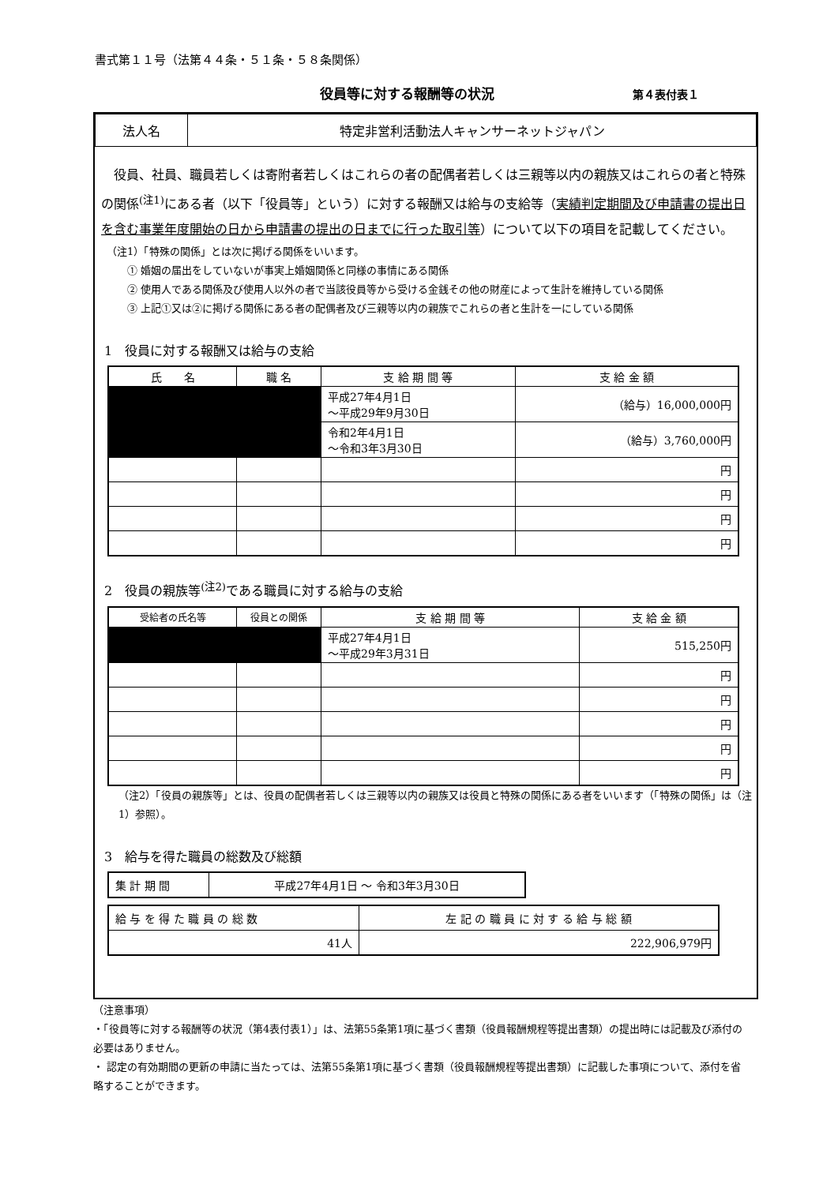書式第１１号（法第４４条・５１条・５８条関係）
役員等に対する報酬等の状況 第４表付表１
| 法人名 | 特定非営利活動法人キャンサーネットジャパン |
　役員、社員、職員若しくは寄附者若しくはこれらの者の配偶者若しくは三親等以内の親族又はこれらの者と特殊の関係<sup>(注1)</sup>にある者（以下「役員等」という）に対する報酬又は給与の支給等（実績判定期間及び申請書の提出日を含む事業年度開始の日から申請書の提出の日までに行った取引等）について以下の項目を記載してください。
（注1）「特殊の関係」とは次に掲げる関係をいいます。
　　① 婚姻の届出をしていないが事実上婚姻関係と同様の事情にある関係
　　② 使用人である関係及び使用人以外の者で当該役員等から受ける金銭その他の財産によって生計を維持している関係
　　③ 上記①又は②に掲げる関係にある者の配偶者及び三親等以内の親族でこれらの者と生計を一にしている関係
1　役員に対する報酬又は給与の支給
| 氏 名 | 職 名 | 支 給 期 間 等 | 支 給 金 額 |
| --- | --- | --- | --- |
| | | 平成27年4月1日 ～平成29年9月30日 | （給与）16,000,000円 |
| | | 令和2年4月1日 ～令和3年3月30日 | （給与）3,760,000円 |
| | | | 円 |
| | | | 円 |
| | | | 円 |
| | | | 円 |
2　役員の親族等<sup>(注2)</sup>である職員に対する給与の支給
| 受給者の氏名等 | 役員との関係 | 支 給 期 間 等 | 支 給 金 額 |
| --- | --- | --- | --- |
| | | 平成27年4月1日 ～平成29年3月31日 | 515,250円 |
| | | | 円 |
| | | | 円 |
| | | | 円 |
| | | | 円 |
| | | | 円 |
（注2）「役員の親族等」とは、役員の配偶者若しくは三親等以内の親族又は役員と特殊の関係にある者をいいます（「特殊の関係」は（注1）参照）。
3　給与を得た職員の総数及び総額
| 集 計 期 間 | 平成27年4月1日 ～ 令和3年3月30日 |
| 給 与 を 得 た 職 員 の 総 数 | 左 記 の 職 員 に 対 す る 給 与 総 額 |
| 41人 | 222,906,979円 |
（注意事項）
・「役員等に対する報酬等の状況（第4表付表1）」は、法第55条第1項に基づく書類（役員報酬規程等提出書類）の提出時には記載及び添付の必要はありません。
・ 認定の有効期間の更新の申請に当たっては、法第55条第1項に基づく書類（役員報酬規程等提出書類）に記載した事項について、添付を省略することができます。